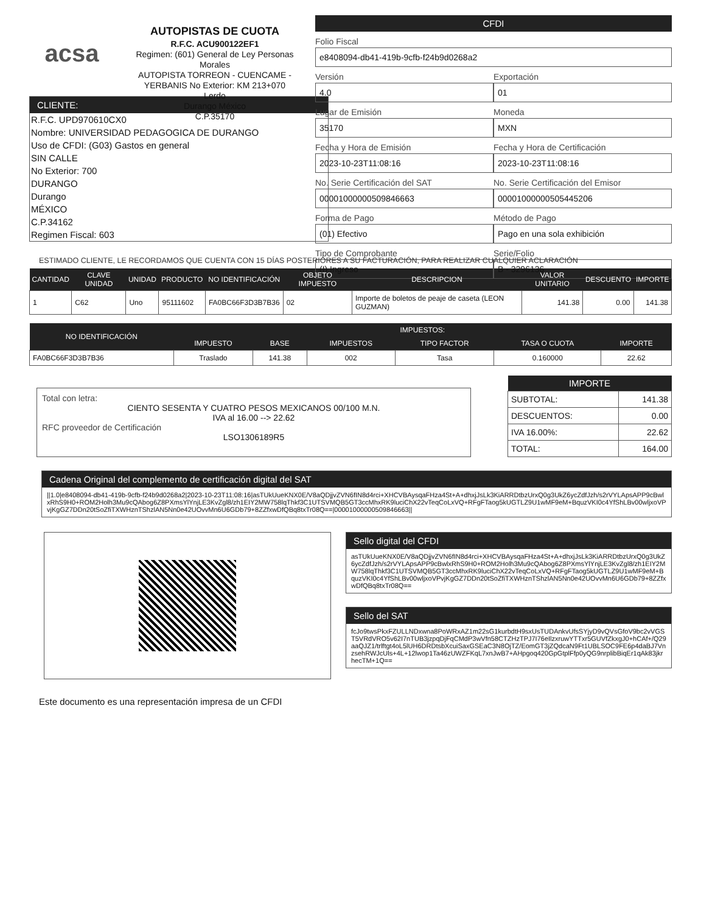acsa
AUTOPISTAS DE CUOTA
R.F.C. ACU900122EF1
Regimen: (601) General de Ley Personas Morales
AUTOPISTA TORREON - CUENCAME - YERBANIS No Exterior: KM 213+070
Lerdo
Durango México
C.P.35170
CFDI
Folio Fiscal
e8408094-db41-419b-9cfb-f24b9d0268a2
Versión
4.0
Exportación
01
Lugar de Emisión
35170
Moneda
MXN
Fecha y Hora de Emisión
2023-10-23T11:08:16
Fecha y Hora de Certificación
2023-10-23T11:08:16
No. Serie Certificación del SAT
00001000000509846663
No. Serie Certificación del Emisor
00001000000505445206
Forma de Pago
(01) Efectivo
Método de Pago
Pago en una sola exhibición
Tipo de Comprobante
(I) Ingreso
Serie/Folio
B - 3296136
CLIENTE:
R.F.C. UPD970610CX0
Nombre: UNIVERSIDAD PEDAGOGICA DE DURANGO
Uso de CFDI: (G03) Gastos en general
SIN CALLE
No Exterior: 700
DURANGO
Durango
MÉXICO
C.P.34162
Regimen Fiscal: 603
ESTIMADO CLIENTE, LE RECORDAMOS QUE CUENTA CON 15 DÍAS POSTERIORES A SU FACTURACIÓN, PARA REALIZAR CUALQUIER ACLARACIÓN
| CANTIDAD | CLAVE UNIDAD | UNIDAD | PRODUCTO | NO IDENTIFICACIÓN | OBJETO IMPUESTO | DESCRIPCION | VALOR UNITARIO | DESCUENTO | IMPORTE |
| --- | --- | --- | --- | --- | --- | --- | --- | --- | --- |
| 1 | C62 | Uno | 95111602 | FA0BC66F3D3B7B36 | 02 | Importe de boletos de peaje de caseta (LEON GUZMAN) | 141.38 | 0.00 | 141.38 |
| NO IDENTIFICACIÓN | IMPUESTOS: | | | | | |
| --- | --- | --- | --- | --- | --- | --- |
| | IMPUESTO | BASE | IMPUESTOS | TIPO FACTOR | TASA O CUOTA | IMPORTE |
| FA0BC66F3D3B7B36 | Traslado | 141.38 | 002 | Tasa | 0.160000 | 22.62 |
Total con letra:
CIENTO SESENTA Y CUATRO PESOS MEXICANOS 00/100 M.N.
IVA al 16.00 --> 22.62
RFC proveedor de Certificación
LSO1306189R5
| IMPORTE | |
| --- | --- |
| SUBTOTAL: | 141.38 |
| DESCUENTOS: | 0.00 |
| IVA 16.00%: | 22.62 |
| TOTAL: | 164.00 |
Cadena Original del complemento de certificación digital del SAT
||1.0|e8408094-db41-419b-9cfb-f24b9d0268a2|2023-10-23T11:08:16|asTUkUueKNX0E/V8aQDjjvZVN6fIN8d4rci+XHCVBAysqaFHza4St+A+dhxjJsLk3KiARRDtbzUrxQ0g3UkZ6ycZdfJzh/s2rVYLApsAPP9cBwlxRhS9H0+ROM2Holh3Mu9cQAbog6Z8PXmsYlYnjLE3KvZgl8/zh1EIY2MW758lqThkf3C1UTSVMQB5GT3ccMhxRK9luciChX22vTeqCoLxVQ+RFgFTaog5kUGTLZ9U1wMF9eM+BquzVKI0c4YfShLBv00wljxoVPvjKgGZ7DDn20tSoZfiTXWHznTShzlAN5Nn0e42UOvvMn6U6GDb79+8ZZfxwDfQBq8txTr08Q==|00001000000509846663||
Sello digital del CFDI
asTUkUueKNX0E/V8aQDjjvZVN6fIN8d4rci+XHCVBAysqaFHza4St+A+dhxjJsLk3KiARRDtbzUrxQ0g3UkZ6ycZdfJzh/s2rVYLApsAPP9cBwlxRhS9H0+ROM2Holh3Mu9cQAbog6Z8PXmsYlYnjLE3KvZgl8/zh1EIY2MW758lqThkf3C1UTSVMQB5GT3ccMhxRK9luciChX22vTeqCoLxVQ+RFgFTaog5kUGTLZ9U1wMF9eM+BquzVKI0c4YfShLBv00wljxoVPvjKgGZ7DDn20tSoZfiTXWHznTShzlAN5Nn0e42UOvvMn6U6GDb79+8ZZfxwDfQBq8txTr08Q==
Sello del SAT
fcJo9twsPkxFZULLNDxwna8PoWRxAZ1m22sG1kurbdtH9sxUsTUDAnkvUfsSYjyD9vQVsGfoV9bc2vVGST5VRdVRO5v62I7nTUB3jzpqDjFqCMdP3wVfn58CTZHzTPJ7I76eIlzxruwYTTxr5GUVfZkxgJ0+hCAf+/Q29aaQJZ1/trlftgt4oL5lUH6DRDtsbXcuiSaxGSEaC3N8OjTZ/EomGT3jZQdcaN9Ft1UBLSOC9FE6p4daBJ7VnzsehRWJcUls+4L+12lwop1Ta46zUWZFKqL7xnJwB7+AHpgoq420GpGtplFfp0yQG9nrplibBiqEr1qAk83jkrhecTM+1Q==
Este documento es una representación impresa de un CFDI